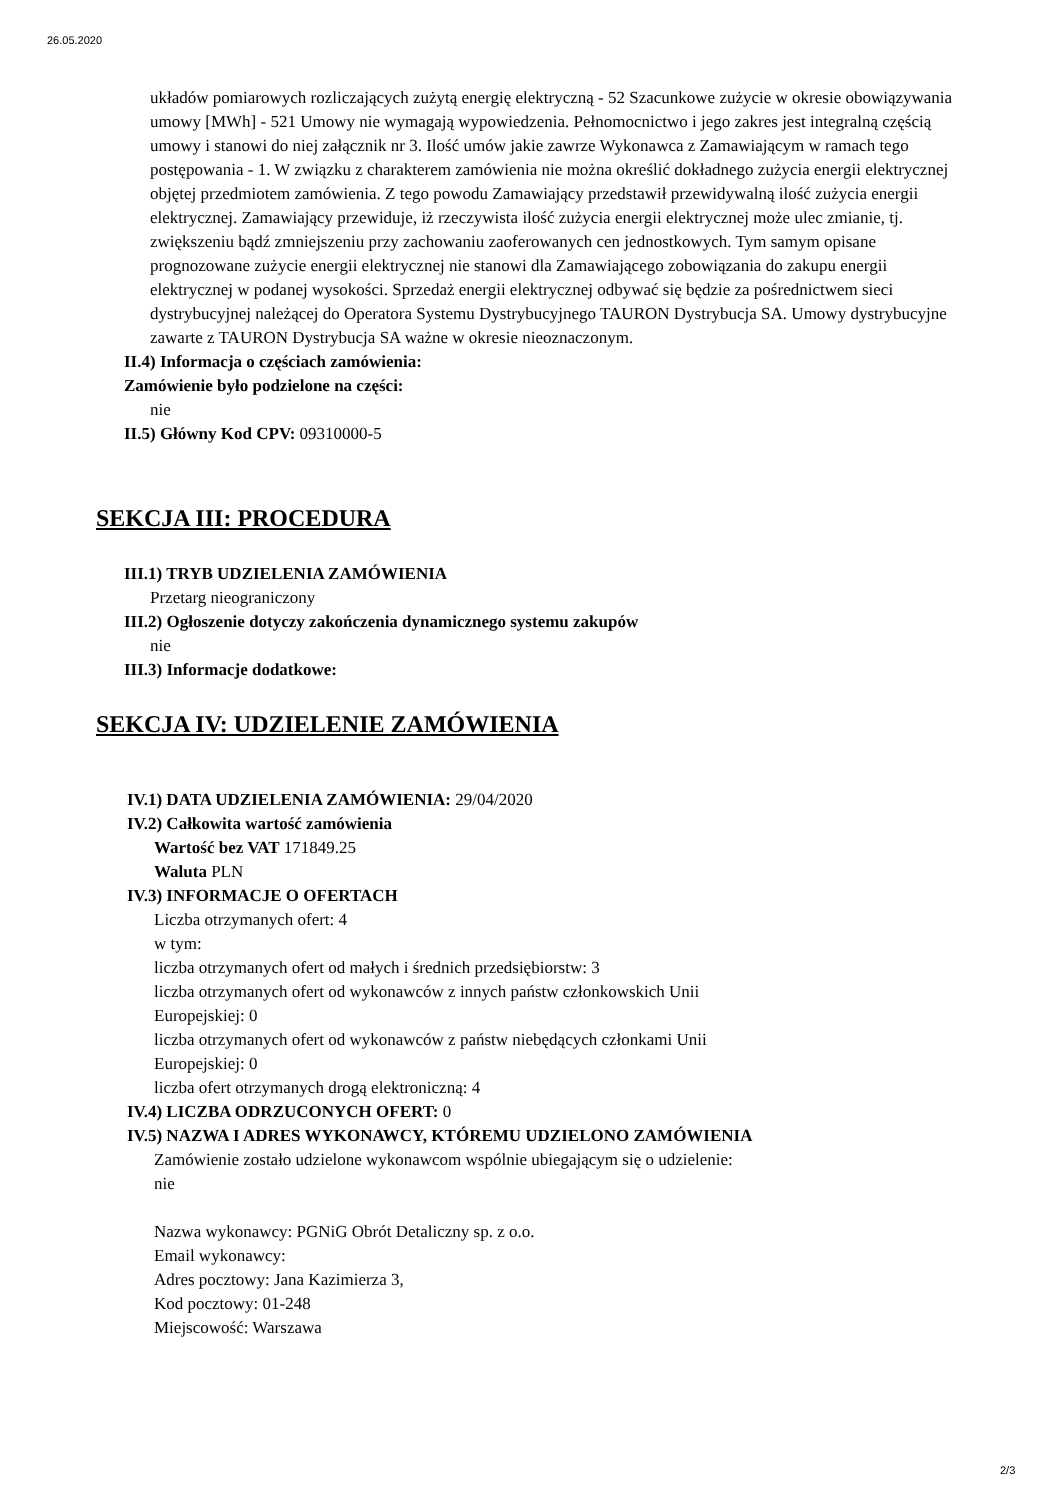26.05.2020
układów pomiarowych rozliczających zużytą energię elektryczną - 52 Szacunkowe zużycie w okresie obowiązywania umowy [MWh] - 521 Umowy nie wymagają wypowiedzenia. Pełnomocnictwo i jego zakres jest integralną częścią umowy i stanowi do niej załącznik nr 3. Ilość umów jakie zawrze Wykonawca z Zamawiającym w ramach tego postępowania - 1. W związku z charakterem zamówienia nie można określić dokładnego zużycia energii elektrycznej objętej przedmiotem zamówienia. Z tego powodu Zamawiający przedstawił przewidywalną ilość zużycia energii elektrycznej. Zamawiający przewiduje, iż rzeczywista ilość zużycia energii elektrycznej może ulec zmianie, tj. zwiększeniu bądź zmniejszeniu przy zachowaniu zaoferowanych cen jednostkowych. Tym samym opisane prognozowane zużycie energii elektrycznej nie stanowi dla Zamawiającego zobowiązania do zakupu energii elektrycznej w podanej wysokości. Sprzedaż energii elektrycznej odbywać się będzie za pośrednictwem sieci dystrybucyjnej należącej do Operatora Systemu Dystrybucyjnego TAURON Dystrybucja SA. Umowy dystrybucyjne zawarte z TAURON Dystrybucja SA ważne w okresie nieoznaczonym.
II.4) Informacja o częściach zamówienia:
Zamówienie było podzielone na części:
nie
II.5) Główny Kod CPV: 09310000-5
SEKCJA III: PROCEDURA
III.1) TRYB UDZIELENIA ZAMÓWIENIA
Przetarg nieograniczony
III.2) Ogłoszenie dotyczy zakończenia dynamicznego systemu zakupów
nie
III.3) Informacje dodatkowe:
SEKCJA IV: UDZIELENIE ZAMÓWIENIA
IV.1) DATA UDZIELENIA ZAMÓWIENIA: 29/04/2020
IV.2) Całkowita wartość zamówienia
Wartość bez VAT 171849.25
Waluta PLN
IV.3) INFORMACJE O OFERTACH
Liczba otrzymanych ofert: 4
w tym:
liczba otrzymanych ofert od małych i średnich przedsiębiorstw: 3
liczba otrzymanych ofert od wykonawców z innych państw członkowskich Unii
Europejskiej: 0
liczba otrzymanych ofert od wykonawców z państw niebędących członkami Unii
Europejskiej: 0
liczba ofert otrzymanych drogą elektroniczną: 4
IV.4) LICZBA ODRZUCONYCH OFERT: 0
IV.5) NAZWA I ADRES WYKONAWCY, KTÓREMU UDZIELONO ZAMÓWIENIA
Zamówienie zostało udzielone wykonawcom wspólnie ubiegającym się o udzielenie:
nie
Nazwa wykonawcy: PGNiG Obrót Detaliczny sp. z o.o.
Email wykonawcy:
Adres pocztowy: Jana Kazimierza 3,
Kod pocztowy: 01-248
Miejscowość: Warszawa
2/3